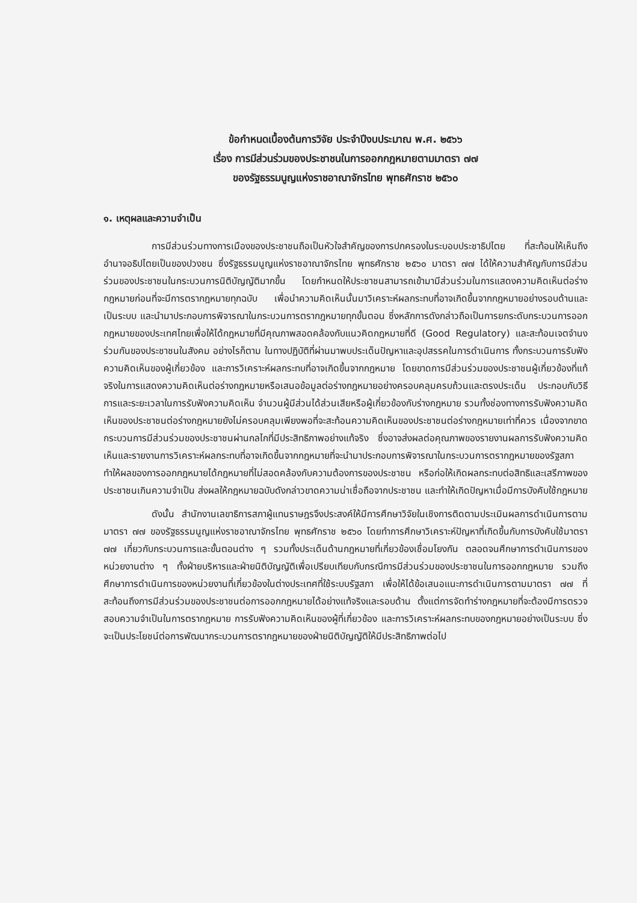ข้อกำหนดเบื้องต้นการวิจัย ประจำปีงบประมาณ พ.ศ. ๒๕๖๖
เรื่อง การมีส่วนร่วมของประชาชนในการออกกฎหมายตามมาตรา ๗๗
ของรัฐธรรมนูญแห่งราชอาณาจักรไทย พุทธศักราช ๒๕๖๐
๑. เหตุผลและความจำเป็น
การมีส่วนร่วมทางการเมืองของประชาชนถือเป็นหัวใจสำคัญของการปกครองในระบอบประชาธิปไตย ที่สะท้อนให้เห็นถึงอำนาจอธิปไตยเป็นของปวงชน ซึ่งรัฐธรรมนูญแห่งราชอาณาจักรไทย พุทธศักราช ๒๕๖๐ มาตรา ๗๗ ได้ให้ความสำคัญกับการมีส่วนร่วมของประชาชนในกระบวนการนิติบัญญัติมากขึ้น โดยกำหนดให้ประชาชนสามารถเข้ามามีส่วนร่วมในการแสดงความคิดเห็นต่อร่างกฎหมายก่อนที่จะมีการตรากฎหมายทุกฉบับ เพื่อนำความคิดเห็นนั้นมาวิเคราะห์ผลกระทบที่อาจเกิดขึ้นจากกฎหมายอย่างรอบด้านและเป็นระบบ และนำมาประกอบการพิจารณาในกระบวนการตรากฎหมายทุกขั้นตอน ซึ่งหลักการดังกล่าวถือเป็นการยกระดับกระบวนการออกกฎหมายของประเทศไทยเพื่อให้ได้กฎหมายที่มีคุณภาพสอดคล้องกับแนวคิดกฎหมายที่ดี (Good Regulatory) และสะท้อนเจตจำนงร่วมกันของประชาชนในสังคม อย่างไรก็ตาม ในทางปฏิบัติที่ผ่านมาพบประเด็นปัญหาและอุปสรรคในการดำเนินการ ทั้งกระบวนการรับฟังความคิดเห็นของผู้เกี่ยวข้อง และการวิเคราะห์ผลกระทบที่อาจเกิดขึ้นจากกฎหมาย โดยขาดการมีส่วนร่วมของประชาชนผู้เกี่ยวข้องที่แท้จริงในการแสดงความคิดเห็นต่อร่างกฎหมายหรือเสนอข้อมูลต่อร่างกฎหมายอย่างครอบคลุมครบถ้วนและตรงประเด็น ประกอบกับวิธีการและระยะเวลาในการรับฟังความคิดเห็น จำนวนผู้มีส่วนได้ส่วนเสียหรือผู้เกี่ยวข้องกับร่างกฎหมาย รวมทั้งช่องทางการรับฟังความคิดเห็นของประชาชนต่อร่างกฎหมายยังไม่ครอบคลุมเพียงพอที่จะสะท้อนความคิดเห็นของประชาชนต่อร่างกฎหมายเท่าที่ควร เนื่องจากขาดกระบวนการมีส่วนร่วมของประชาชนผ่านกลไกที่มีประสิทธิภาพอย่างแท้จริง ซึ่งอาจส่งผลต่อคุณภาพของรายงานผลการรับฟังความคิดเห็นและรายงานการวิเคราะห์ผลกระทบที่อาจเกิดขึ้นจากกฎหมายที่จะนำมาประกอบการพิจารณาในกระบวนการตรากฎหมายของรัฐสภา ทำให้ผลของการออกกฎหมายได้กฎหมายที่ไม่สอดคล้องกับความต้องการของประชาชน หรือก่อให้เกิดผลกระทบต่อสิทธิและเสรีภาพของประชาชนเกินความจำเป็น ส่งผลให้กฎหมายฉบับดังกล่าวขาดความน่าเชื่อถือจากประชาชน และทำให้เกิดปัญหาเมื่อมีการบังคับใช้กฎหมาย
ดังนั้น สำนักงานเลขาธิการสภาผู้แทนราษฎรจึงประสงค์ให้มีการศึกษาวิจัยในเชิงการติดตามประเมินผลการดำเนินการตามมาตรา ๗๗ ของรัฐธรรมนูญแห่งราชอาณาจักรไทย พุทธศักราช ๒๕๖๐ โดยทำการศึกษาวิเคราะห์ปัญหาที่เกิดขึ้นกับการบังคับใช้มาตรา ๗๗ เกี่ยวกับกระบวนการและขั้นตอนต่าง ๆ รวมทั้งประเด็นด้านกฎหมายที่เกี่ยวข้องเชื่อมโยงกัน ตลอดจนศึกษาการดำเนินการของหน่วยงานต่าง ๆ ทั้งฝ่ายบริหารและฝ่ายนิติบัญญัติเพื่อเปรียบเทียบกับกรณีการมีส่วนร่วมของประชาชนในการออกกฎหมาย รวมถึงศึกษาการดำเนินการของหน่วยงานที่เกี่ยวข้องในต่างประเทศที่ใช้ระบบรัฐสภา เพื่อให้ได้ข้อเสนอแนะการดำเนินการตามมาตรา ๗๗ ที่สะท้อนถึงการมีส่วนร่วมของประชาชนต่อการออกกฎหมายได้อย่างแท้จริงและรอบด้าน ตั้งแต่การจัดทำร่างกฎหมายที่จะต้องมีการตรวจสอบความจำเป็นในการตรากฎหมาย การรับฟังความคิดเห็นของผู้ที่เกี่ยวข้อง และการวิเคราะห์ผลกระทบของกฎหมายอย่างเป็นระบบ ซึ่งจะเป็นประโยชน์ต่อการพัฒนากระบวนการตรากฎหมายของฝ่ายนิติบัญญัติให้มีประสิทธิภาพต่อไป